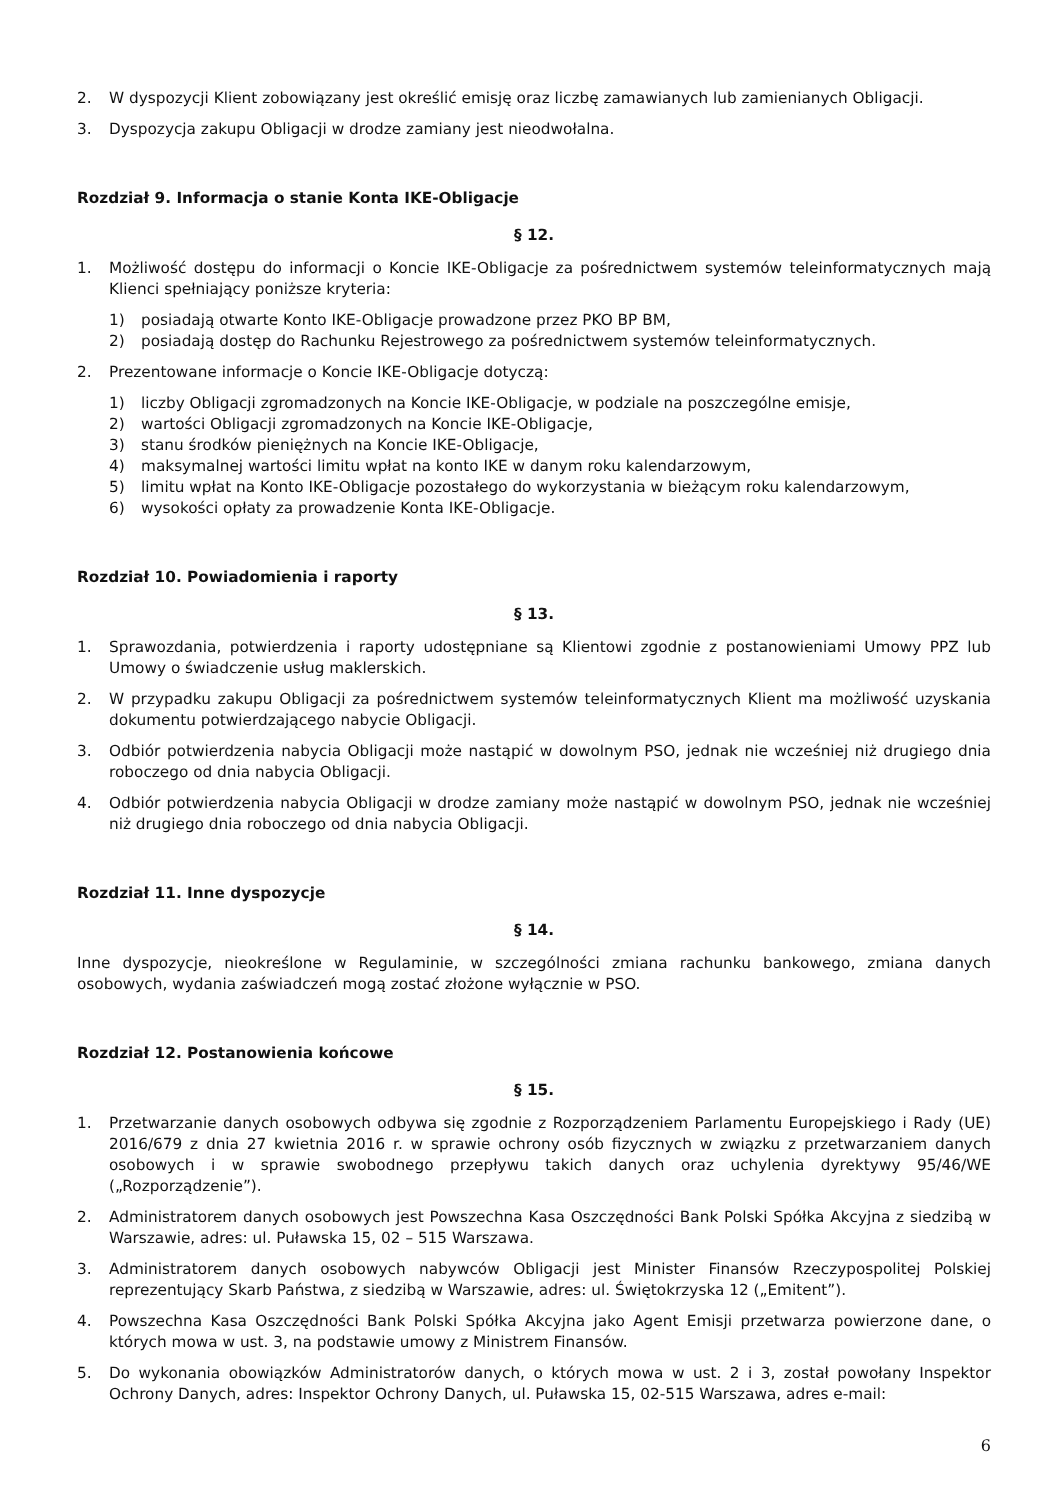2. W dyspozycji Klient zobowiązany jest określić emisję oraz liczbę zamawianych lub zamienianych Obligacji.
3. Dyspozycja zakupu Obligacji w drodze zamiany jest nieodwołalna.
Rozdział 9. Informacja o stanie Konta IKE-Obligacje
§ 12.
1. Możliwość dostępu do informacji o Koncie IKE-Obligacje za pośrednictwem systemów teleinformatycznych mają Klienci spełniający poniższe kryteria:
1) posiadają otwarte Konto IKE-Obligacje prowadzone przez PKO BP BM,
2) posiadają dostęp do Rachunku Rejestrowego za pośrednictwem systemów teleinformatycznych.
2. Prezentowane informacje o Koncie IKE-Obligacje dotyczą:
1) liczby Obligacji zgromadzonych na Koncie IKE-Obligacje, w podziale na poszczególne emisje,
2) wartości Obligacji zgromadzonych na Koncie IKE-Obligacje,
3) stanu środków pieniężnych na Koncie IKE-Obligacje,
4) maksymalnej wartości limitu wpłat na konto IKE w danym roku kalendarzowym,
5) limitu wpłat na Konto IKE-Obligacje pozostałego do wykorzystania w bieżącym roku kalendarzowym,
6) wysokości opłaty za prowadzenie Konta IKE-Obligacje.
Rozdział 10. Powiadomienia i raporty
§ 13.
1. Sprawozdania, potwierdzenia i raporty udostępniane są Klientowi zgodnie z postanowieniami Umowy PPZ lub Umowy o świadczenie usług maklerskich.
2. W przypadku zakupu Obligacji za pośrednictwem systemów teleinformatycznych Klient ma możliwość uzyskania dokumentu potwierdzającego nabycie Obligacji.
3. Odbiór potwierdzenia nabycia Obligacji może nastąpić w dowolnym PSO, jednak nie wcześniej niż drugiego dnia roboczego od dnia nabycia Obligacji.
4. Odbiór potwierdzenia nabycia Obligacji w drodze zamiany może nastąpić w dowolnym PSO, jednak nie wcześniej niż drugiego dnia roboczego od dnia nabycia Obligacji.
Rozdział 11. Inne dyspozycje
§ 14.
Inne dyspozycje, nieokreślone w Regulaminie, w szczególności zmiana rachunku bankowego, zmiana danych osobowych, wydania zaświadczeń mogą zostać złożone wyłącznie w PSO.
Rozdział 12. Postanowienia końcowe
§ 15.
1. Przetwarzanie danych osobowych odbywa się zgodnie z Rozporządzeniem Parlamentu Europejskiego i Rady (UE) 2016/679 z dnia 27 kwietnia 2016 r. w sprawie ochrony osób fizycznych w związku z przetwarzaniem danych osobowych i w sprawie swobodnego przepływu takich danych oraz uchylenia dyrektywy 95/46/WE („Rozporządzenie”).
2. Administratorem danych osobowych jest Powszechna Kasa Oszczędności Bank Polski Spółka Akcyjna z siedzibą w Warszawie, adres: ul. Puławska 15, 02 – 515 Warszawa.
3. Administratorem danych osobowych nabywców Obligacji jest Minister Finansów Rzeczypospolitej Polskiej reprezentujący Skarb Państwa, z siedzibą w Warszawie, adres: ul. Świętokrzyska 12 („Emitent”).
4. Powszechna Kasa Oszczędności Bank Polski Spółka Akcyjna jako Agent Emisji przetwarza powierzone dane, o których mowa w ust. 3, na podstawie umowy z Ministrem Finansów.
5. Do wykonania obowiązków Administratorów danych, o których mowa w ust. 2 i 3, został powołany Inspektor Ochrony Danych, adres: Inspektor Ochrony Danych, ul. Puławska 15, 02-515 Warszawa, adres e-mail:
6